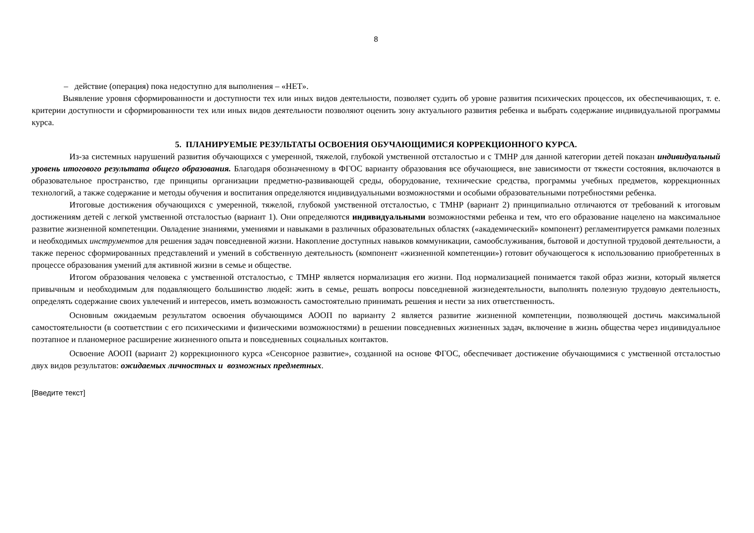8
– действие (операция) пока недоступно для выполнения – «НЕТ».
Выявление уровня сформированности и доступности тех или иных видов деятельности, позволяет судить об уровне развития психических процессов, их обеспечивающих, т. е. критерии доступности и сформированности тех или иных видов деятельности позволяют оценить зону актуального развития ребенка и выбрать содержание индивидуальной программы курса.
5. ПЛАНИРУЕМЫЕ РЕЗУЛЬТАТЫ ОСВОЕНИЯ ОБУЧАЮЩИМИСЯ КОРРЕКЦИОННОГО КУРСА.
Из-за системных нарушений развития обучающихся с умеренной, тяжелой, глубокой умственной отсталостью и с ТМНР для данной категории детей показан индивидуальный уровень итогового результата общего образования. Благодаря обозначенному в ФГОС варианту образования все обучающиеся, вне зависимости от тяжести состояния, включаются в образовательное пространство, где принципы организации предметно-развивающей среды, оборудование, технические средства, программы учебных предметов, коррекционных технологий, а также содержание и методы обучения и воспитания определяются индивидуальными возможностями и особыми образовательными потребностями ребенка.
Итоговые достижения обучающихся с умеренной, тяжелой, глубокой умственной отсталостью, с ТМНР (вариант 2) принципиально отличаются от требований к итоговым достижениям детей с легкой умственной отсталостью (вариант 1). Они определяются индивидуальными возможностями ребенка и тем, что его образование нацелено на максимальное развитие жизненной компетенции. Овладение знаниями, умениями и навыками в различных образовательных областях («академический» компонент) регламентируется рамками полезных и необходимых инструментов для решения задач повседневной жизни. Накопление доступных навыков коммуникации, самообслуживания, бытовой и доступной трудовой деятельности, а также перенос сформированных представлений и умений в собственную деятельность (компонент «жизненной компетенции») готовит обучающегося к использованию приобретенных в процессе образования умений для активной жизни в семье и обществе.
Итогом образования человека с умственной отсталостью, с ТМНР является нормализация его жизни. Под нормализацией понимается такой образ жизни, который является привычным и необходимым для подавляющего большинство людей: жить в семье, решать вопросы повседневной жизнедеятельности, выполнять полезную трудовую деятельность, определять содержание своих увлечений и интересов, иметь возможность самостоятельно принимать решения и нести за них ответственность.
Основным ожидаемым результатом освоения обучающимся АООП по варианту 2 является развитие жизненной компетенции, позволяющей достичь максимальной самостоятельности (в соответствии с его психическими и физическими возможностями) в решении повседневных жизненных задач, включение в жизнь общества через индивидуальное поэтапное и планомерное расширение жизненного опыта и повседневных социальных контактов.
Освоение АООП (вариант 2) коррекционного курса «Сенсорное развитие», созданной на основе ФГОС, обеспечивает достижение обучающимися с умственной отсталостью двух видов результатов: ожидаемых личностных и возможных предметных.
[Введите текст]